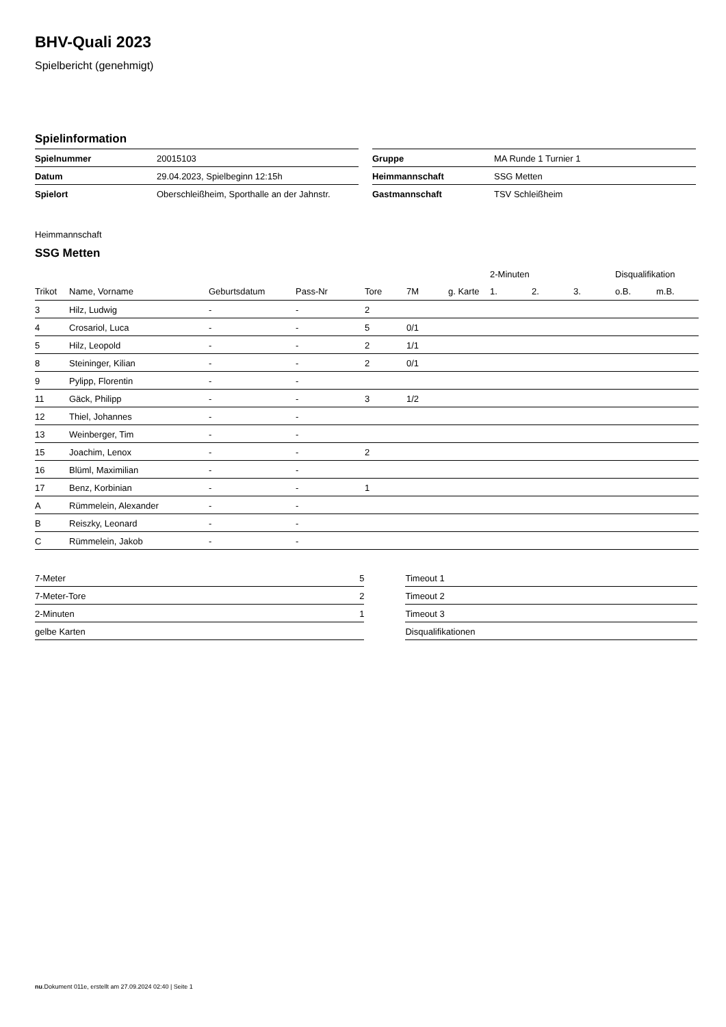BHV-Quali 2023
Spielbericht (genehmigt)
Spielinformation
| Spielnummer | 20015103 |
| Datum | 29.04.2023, Spielbeginn 12:15h |
| Spielort | Oberschleißheim, Sporthalle an der Jahnstr. |
| Gruppe | MA Runde 1 Turnier 1 |
| Heimmannschaft | SSG Metten |
| Gastmannschaft | TSV Schleißheim |
Heimmannschaft
SSG Metten
| | | | | | | | 2-Minuten | | | Disqualifikation | |
| --- | --- | --- | --- | --- | --- | --- | --- | --- | --- | --- | --- |
| Trikot | Name, Vorname | Geburtsdatum | Pass-Nr | Tore | 7M | g. Karte | 1. | 2. | 3. | o.B. | m.B. |
| 3 | Hilz, Ludwig | - | - | 2 | | | | | | | |
| 4 | Crosariol, Luca | - | - | 5 | 0/1 | | | | | | |
| 5 | Hilz, Leopold | - | - | 2 | 1/1 | | | | | | |
| 8 | Steininger, Kilian | - | - | 2 | 0/1 | | | | | | |
| 9 | Pylipp, Florentin | - | - | | | | | | | | |
| 11 | Gäck, Philipp | - | - | 3 | 1/2 | | | | | | |
| 12 | Thiel, Johannes | - | - | | | | | | | | |
| 13 | Weinberger, Tim | - | - | | | | | | | | |
| 15 | Joachim, Lenox | - | - | 2 | | | | | | | |
| 16 | Blüml, Maximilian | - | - | | | | | | | | |
| 17 | Benz, Korbinian | - | - | 1 | | | | | | | |
| A | Rümmelein, Alexander | - | - | | | | | | | | |
| B | Reiszky, Leonard | - | - | | | | | | | | |
| C | Rümmelein, Jakob | - | - | | | | | | | | |
| 7-Meter | 5 |
| 7-Meter-Tore | 2 |
| 2-Minuten | 1 |
| gelbe Karten | |
| Timeout 1 |
| Timeout 2 |
| Timeout 3 |
| Disqualifikationen |
nu.Dokument 011e, erstellt am 27.09.2024 02:40 | Seite 1